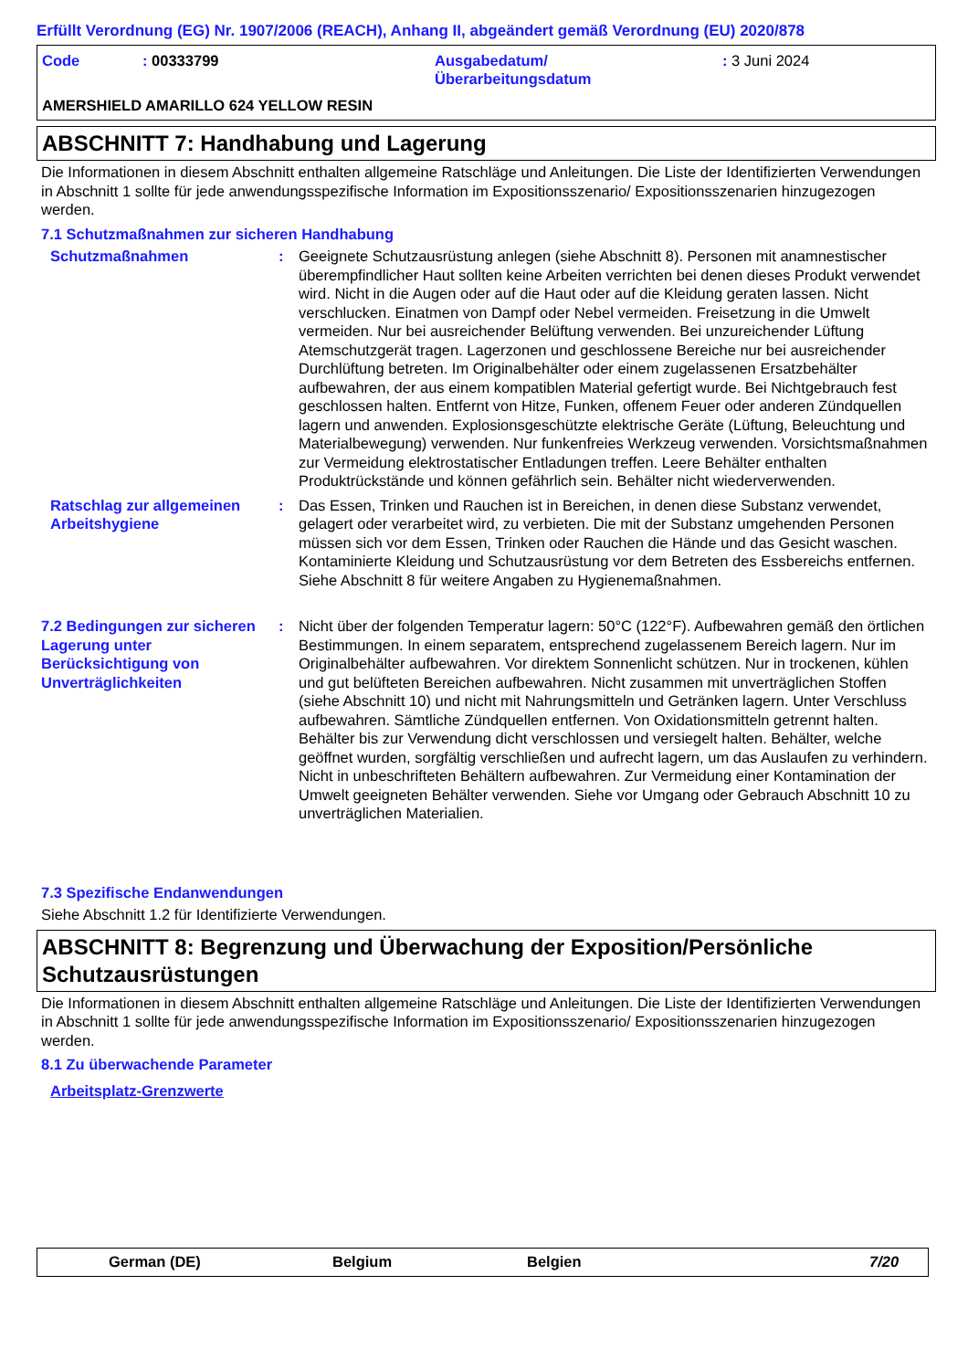Erfüllt Verordnung (EG) Nr. 1907/2006 (REACH), Anhang II, abgeändert gemäß Verordnung (EU) 2020/878
Code : 00333799 Ausgabedatum/
Überarbeitungsdatum
: 3 Juni 2024
AMERSHIELD AMARILLO 624 YELLOW RESIN
ABSCHNITT 7: Handhabung und Lagerung
Die Informationen in diesem Abschnitt enthalten allgemeine Ratschläge und Anleitungen. Die Liste der Identifizierten Verwendungen in Abschnitt 1 sollte für jede anwendungsspezifische Information im Expositionsszenario/ Expositionsszenarien hinzugezogen werden.
7.1 Schutzmaßnahmen zur sicheren Handhabung
Schutzmaßnahmen : Geeignete Schutzausrüstung anlegen (siehe Abschnitt 8). Personen mit anamnestischer überempfindlicher Haut sollten keine Arbeiten verrichten bei denen dieses Produkt verwendet wird. Nicht in die Augen oder auf die Haut oder auf die Kleidung geraten lassen. Nicht verschlucken. Einatmen von Dampf oder Nebel vermeiden. Freisetzung in die Umwelt vermeiden. Nur bei ausreichender Belüftung verwenden. Bei unzureichender Lüftung Atemschutzgerät tragen. Lagerzonen und geschlossene Bereiche nur bei ausreichender Durchlüftung betreten. Im Originalbehälter oder einem zugelassenen Ersatzbehälter aufbewahren, der aus einem kompatiblen Material gefertigt wurde. Bei Nichtgebrauch fest geschlossen halten. Entfernt von Hitze, Funken, offenem Feuer oder anderen Zündquellen lagern und anwenden. Explosionsgeschützte elektrische Geräte (Lüftung, Beleuchtung und Materialbewegung) verwenden. Nur funkenfreies Werkzeug verwenden. Vorsichtsmaßnahmen zur Vermeidung elektrostatischer Entladungen treffen. Leere Behälter enthalten Produktrückstände und können gefährlich sein. Behälter nicht wiederverwenden.
Ratschlag zur allgemeinen Arbeitshygiene
: Das Essen, Trinken und Rauchen ist in Bereichen, in denen diese Substanz verwendet, gelagert oder verarbeitet wird, zu verbieten. Die mit der Substanz umgehenden Personen müssen sich vor dem Essen, Trinken oder Rauchen die Hände und das Gesicht waschen. Kontaminierte Kleidung und Schutzausrüstung vor dem Betreten des Essbereichs entfernen. Siehe Abschnitt 8 für weitere Angaben zu Hygienemaßnahmen.
7.2 Bedingungen zur sicheren Lagerung unter Berücksichtigung von Unverträglichkeiten
: Nicht über der folgenden Temperatur lagern: 50°C (122°F). Aufbewahren gemäß den örtlichen Bestimmungen. In einem separatem, entsprechend zugelassenem Bereich lagern. Nur im Originalbehälter aufbewahren. Vor direktem Sonnenlicht schützen. Nur in trockenen, kühlen und gut belüfteten Bereichen aufbewahren. Nicht zusammen mit unverträglichen Stoffen (siehe Abschnitt 10) und nicht mit Nahrungsmitteln und Getränken lagern. Unter Verschluss aufbewahren. Sämtliche Zündquellen entfernen. Von Oxidationsmitteln getrennt halten. Behälter bis zur Verwendung dicht verschlossen und versiegelt halten. Behälter, welche geöffnet wurden, sorgfältig verschließen und aufrecht lagern, um das Auslaufen zu verhindern. Nicht in unbeschrifteten Behältern aufbewahren. Zur Vermeidung einer Kontamination der Umwelt geeigneten Behälter verwenden. Siehe vor Umgang oder Gebrauch Abschnitt 10 zu unverträglichen Materialien.
7.3 Spezifische Endanwendungen
Siehe Abschnitt 1.2 für Identifizierte Verwendungen.
ABSCHNITT 8: Begrenzung und Überwachung der Exposition/Persönliche Schutzausrüstungen
Die Informationen in diesem Abschnitt enthalten allgemeine Ratschläge und Anleitungen. Die Liste der Identifizierten Verwendungen in Abschnitt 1 sollte für jede anwendungsspezifische Information im Expositionsszenario/ Expositionsszenarien hinzugezogen werden.
8.1 Zu überwachende Parameter
Arbeitsplatz-Grenzwerte
German (DE) Belgium Belgien 7/20